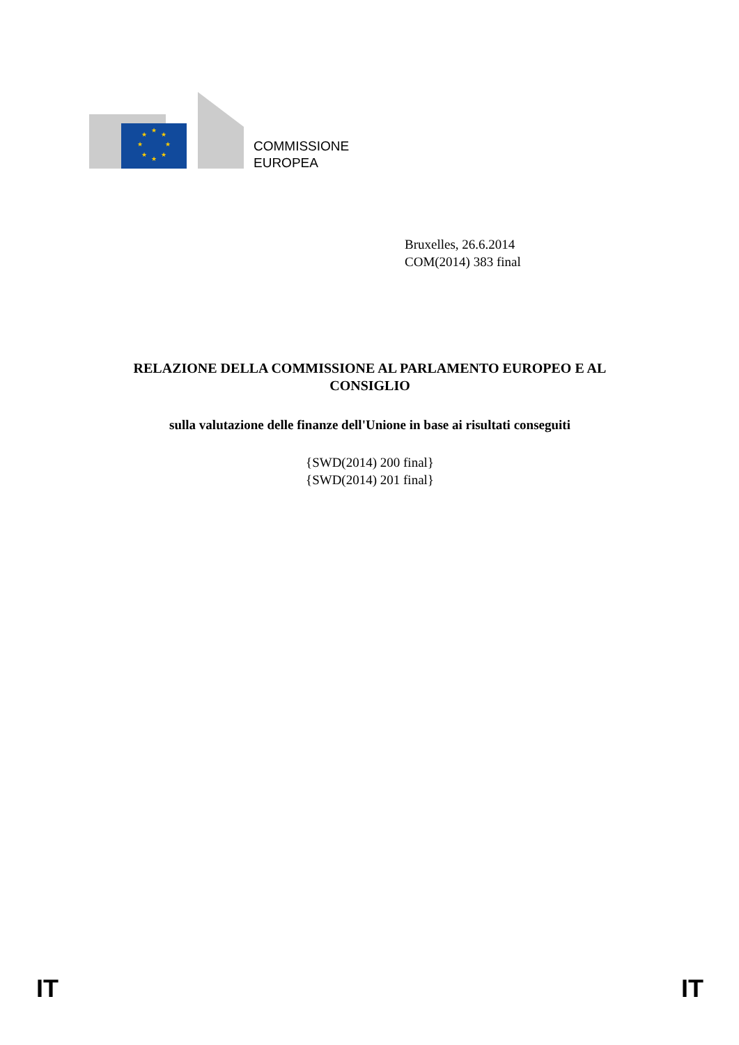★
★
★
★
★
★
★
★
COMMISSIONE
EUROPEA
Bruxelles, 26.6.2014
COM(2014) 383 final
RELAZIONE DELLA COMMISSIONE AL PARLAMENTO EUROPEO E AL CONSIGLIO
sulla valutazione delle finanze dell'Unione in base ai risultati conseguiti
{SWD(2014) 200 final}
{SWD(2014) 201 final}
IT IT